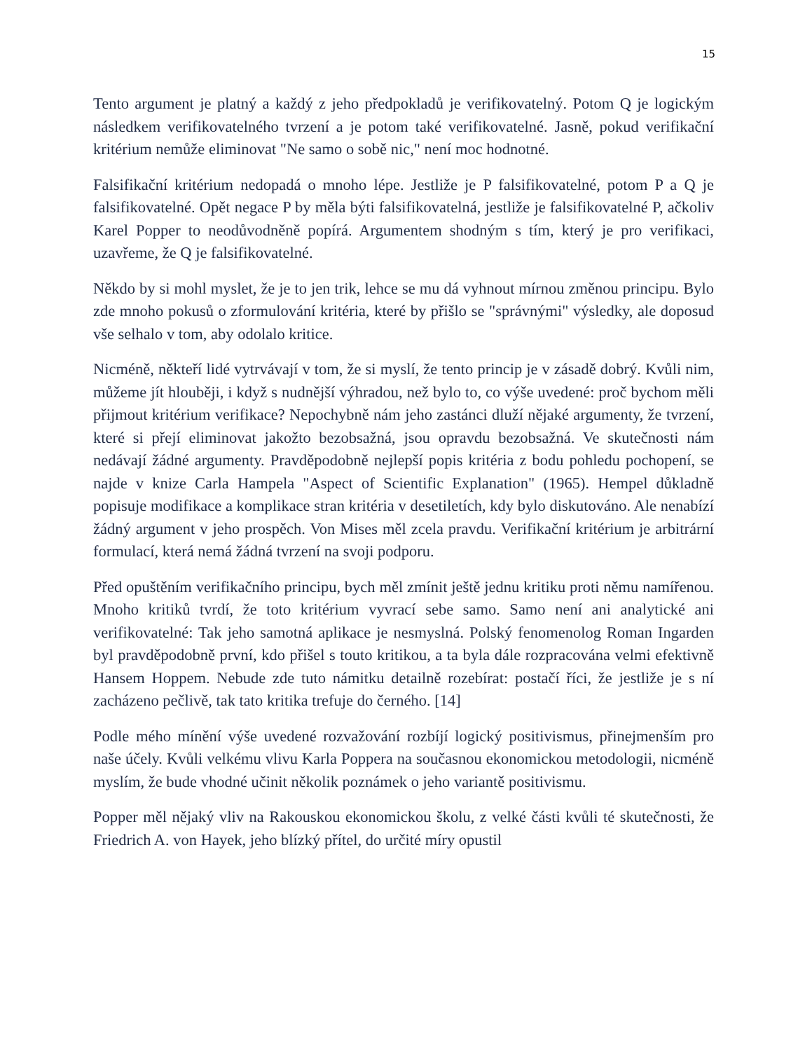15
Tento argument je platný a každý z jeho předpokladů je verifikovatelný. Potom Q je logickým následkem verifikovatelného tvrzení a je potom také verifikovatelné. Jasně, pokud verifikační kritérium nemůže eliminovat "Ne samo o sobě nic," není moc hodnotné.
Falsifikační kritérium nedopadá o mnoho lépe. Jestliže je P falsifikovatelné, potom P a Q je falsifikovatelné. Opět negace P by měla býti falsifikovatelná, jestliže je falsifikovatelné P, ačkoliv Karel Popper to neodůvodněně popírá. Argumentem shodným s tím, který je pro verifikaci, uzavřeme, že Q je falsifikovatelné.
Někdo by si mohl myslet, že je to jen trik, lehce se mu dá vyhnout mírnou změnou principu. Bylo zde mnoho pokusů o zformulování kritéria, které by přišlo se "správnými" výsledky, ale doposud vše selhalo v tom, aby odolalo kritice.
Nicméně, někteří lidé vytrvávají v tom, že si myslí, že tento princip je v zásadě dobrý. Kvůli nim, můžeme jít hlouběji, i když s nudnější výhradou, než bylo to, co výše uvedené: proč bychom měli přijmout kritérium verifikace? Nepochybně nám jeho zastánci dluží nějaké argumenty, že tvrzení, které si přejí eliminovat jakožto bezobsažná, jsou opravdu bezobsažná. Ve skutečnosti nám nedávají žádné argumenty. Pravděpodobně nejlepší popis kritéria z bodu pohledu pochopení, se najde v knize Carla Hampela "Aspect of Scientific Explanation" (1965). Hempel důkladně popisuje modifikace a komplikace stran kritéria v desetiletích, kdy bylo diskutováno. Ale nenabízí žádný argument v jeho prospěch. Von Mises měl zcela pravdu. Verifikační kritérium je arbitrární formulací, která nemá žádná tvrzení na svoji podporu.
Před opuštěním verifikačního principu, bych měl zmínit ještě jednu kritiku proti němu namířenou. Mnoho kritiků tvrdí, že toto kritérium vyvrací sebe samo. Samo není ani analytické ani verifikovatelné: Tak jeho samotná aplikace je nesmyslná. Polský fenomenolog Roman Ingarden byl pravděpodobně první, kdo přišel s touto kritikou, a ta byla dále rozpracována velmi efektivně Hansem Hoppem. Nebude zde tuto námitku detailně rozebírat: postačí říci, že jestliže je s ní zacházeno pečlivě, tak tato kritika trefuje do černého. [14]
Podle mého mínění výše uvedené rozvažování rozbíjí logický positivismus, přinejmenším pro naše účely. Kvůli velkému vlivu Karla Poppera na současnou ekonomickou metodologii, nicméně myslím, že bude vhodné učinit několik poznámek o jeho variantě positivismu.
Popper měl nějaký vliv na Rakouskou ekonomickou školu, z velké části kvůli té skutečnosti, že Friedrich A. von Hayek, jeho blízký přítel, do určité míry opustil